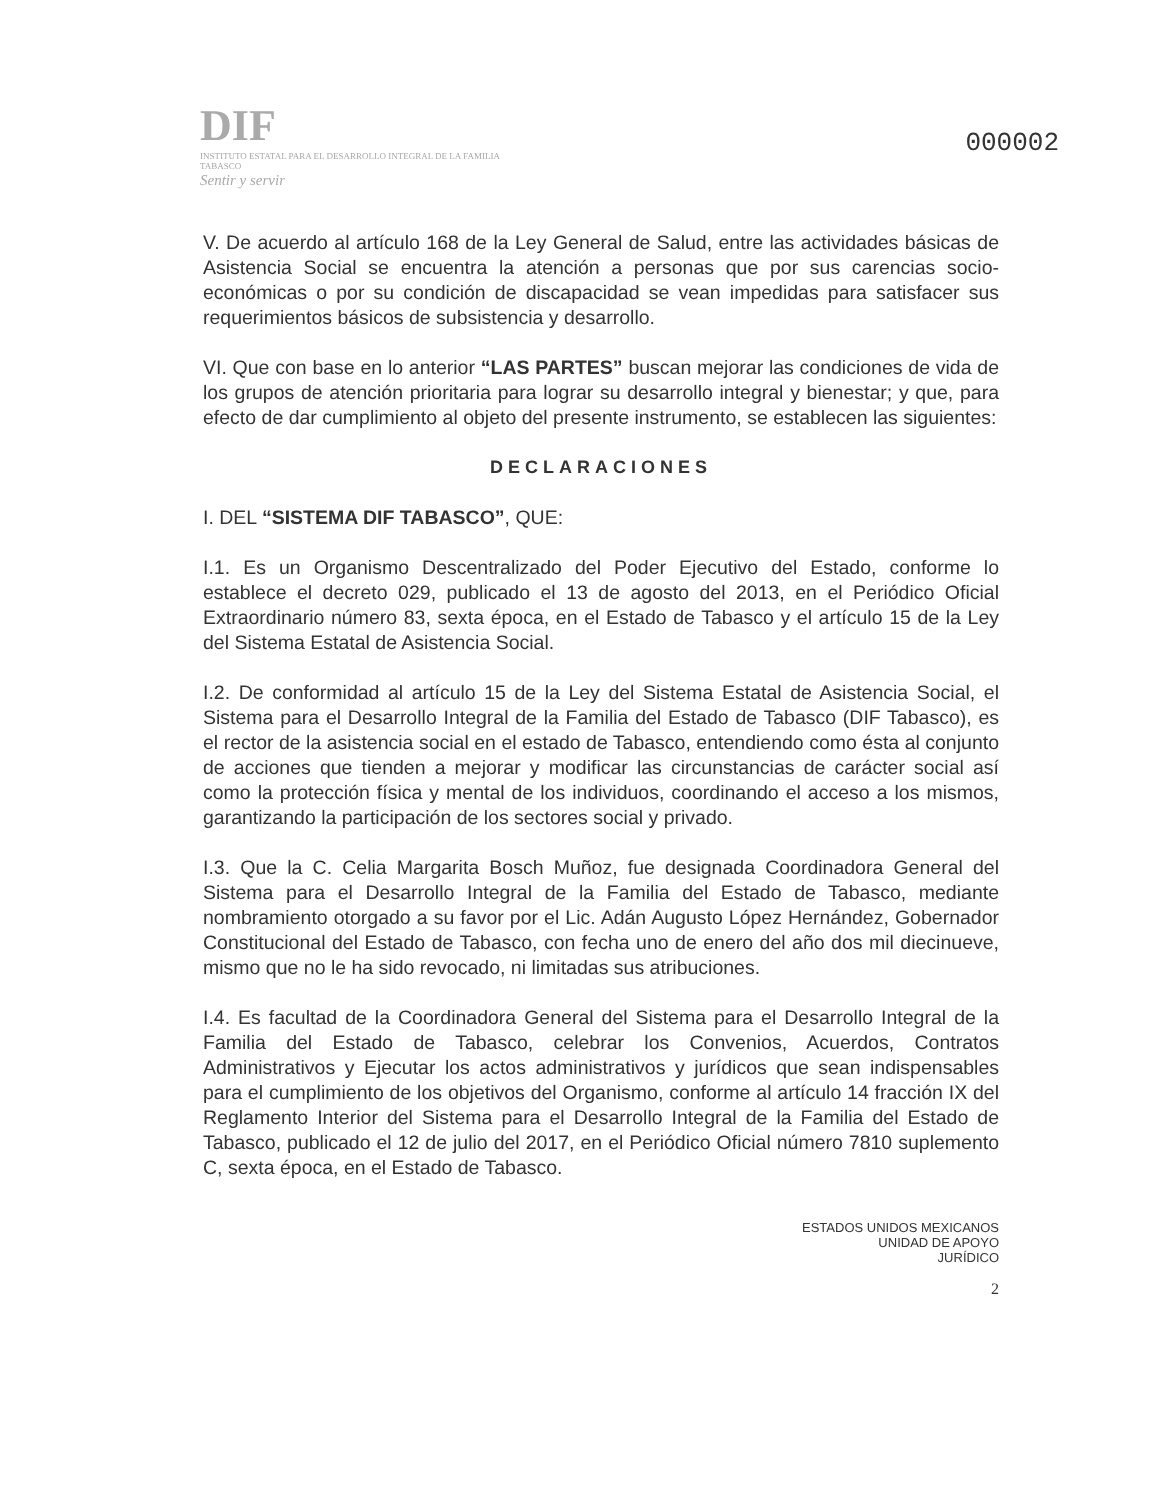DIF
INSTITUTO ESTATAL PARA EL DESARROLLO INTEGRAL DE LA FAMILIA
TABASCO
Sentir y servir
000002
V. De acuerdo al artículo 168 de la Ley General de Salud, entre las actividades básicas de Asistencia Social se encuentra la atención a personas que por sus carencias socio-económicas o por su condición de discapacidad se vean impedidas para satisfacer sus requerimientos básicos de subsistencia y desarrollo.
VI. Que con base en lo anterior “LAS PARTES” buscan mejorar las condiciones de vida de los grupos de atención prioritaria para lograr su desarrollo integral y bienestar; y que, para efecto de dar cumplimiento al objeto del presente instrumento, se establecen las siguientes:
DECLARACIONES
I. DEL “SISTEMA DIF TABASCO”, QUE:
I.1. Es un Organismo Descentralizado del Poder Ejecutivo del Estado, conforme lo establece el decreto 029, publicado el 13 de agosto del 2013, en el Periódico Oficial Extraordinario número 83, sexta época, en el Estado de Tabasco y el artículo 15 de la Ley del Sistema Estatal de Asistencia Social.
I.2. De conformidad al artículo 15 de la Ley del Sistema Estatal de Asistencia Social, el Sistema para el Desarrollo Integral de la Familia del Estado de Tabasco (DIF Tabasco), es el rector de la asistencia social en el estado de Tabasco, entendiendo como ésta al conjunto de acciones que tienden a mejorar y modificar las circunstancias de carácter social así como la protección física y mental de los individuos, coordinando el acceso a los mismos, garantizando la participación de los sectores social y privado.
I.3. Que la C. Celia Margarita Bosch Muñoz, fue designada Coordinadora General del Sistema para el Desarrollo Integral de la Familia del Estado de Tabasco, mediante nombramiento otorgado a su favor por el Lic. Adán Augusto López Hernández, Gobernador Constitucional del Estado de Tabasco, con fecha uno de enero del año dos mil diecinueve, mismo que no le ha sido revocado, ni limitadas sus atribuciones.
I.4. Es facultad de la Coordinadora General del Sistema para el Desarrollo Integral de la Familia del Estado de Tabasco, celebrar los Convenios, Acuerdos, Contratos Administrativos y Ejecutar los actos administrativos y jurídicos que sean indispensables para el cumplimiento de los objetivos del Organismo, conforme al artículo 14 fracción IX del Reglamento Interior del Sistema para el Desarrollo Integral de la Familia del Estado de Tabasco, publicado el 12 de julio del 2017, en el Periódico Oficial número 7810 suplemento C, sexta época, en el Estado de Tabasco.
ESTADOS UNIDOS MEXICANOS
UNIDAD DE APOYO
JURÍDICO
2